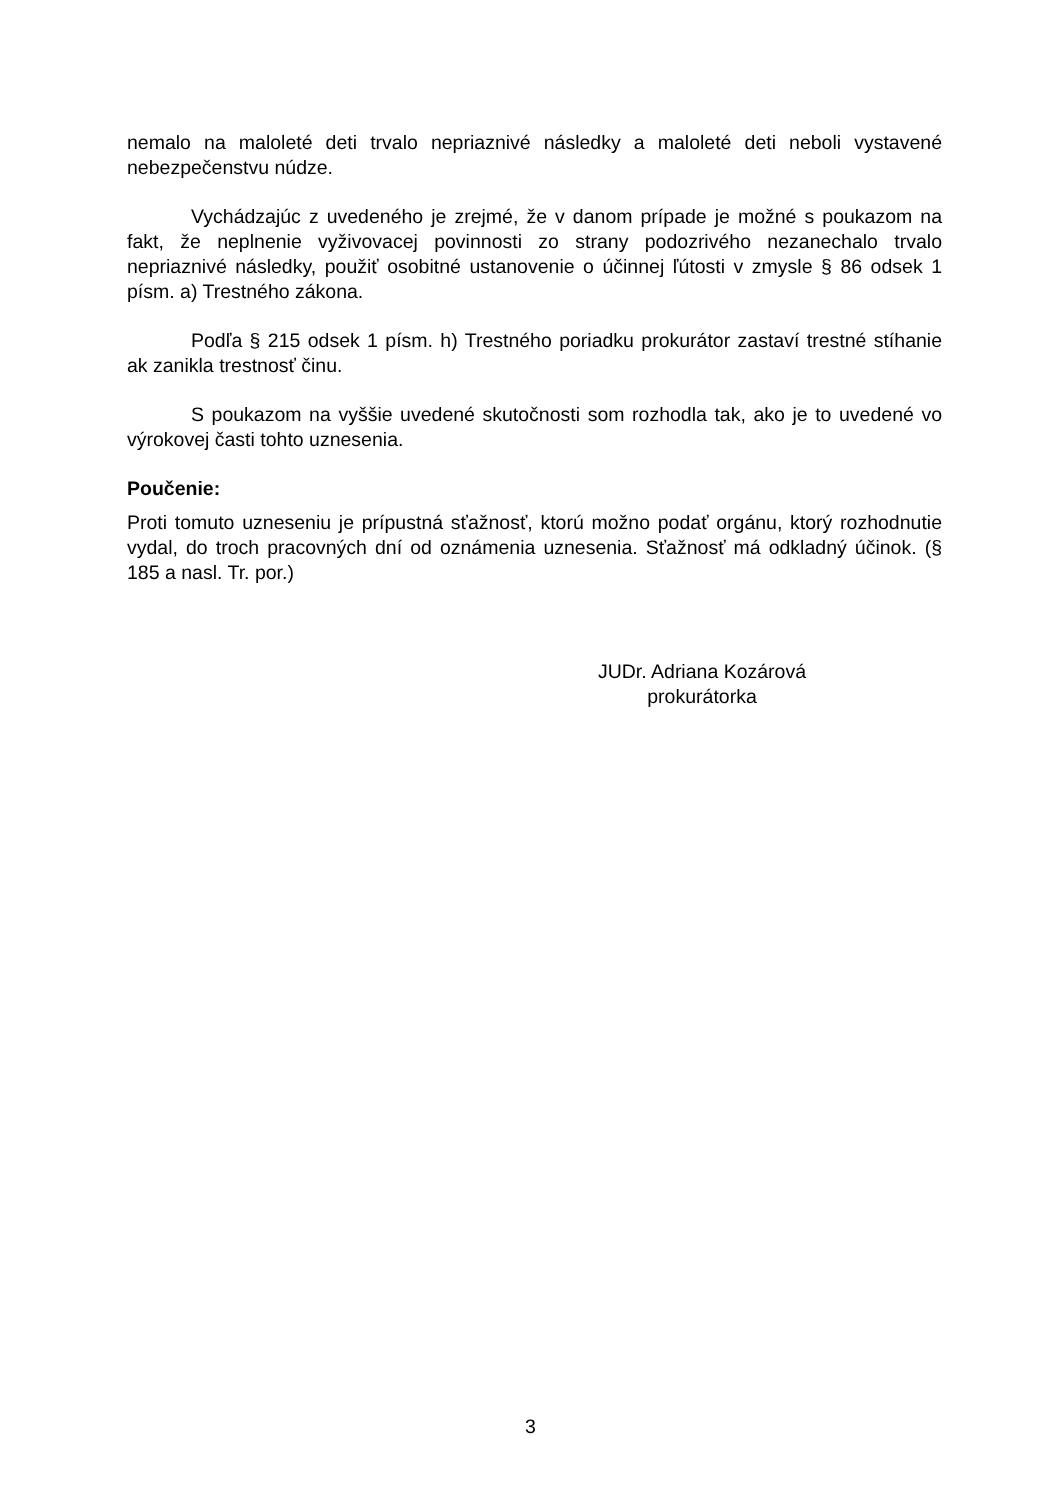nemalo na maloleté deti trvalo nepriaznivé následky a maloleté deti neboli vystavené nebezpečenstvu núdze.
Vychádzajúc z uvedeného je zrejmé, že v danom prípade je možné s poukazom na fakt, že neplnenie vyživovacej povinnosti zo strany podozrivého nezanechalo trvalo nepriaznivé následky, použiť osobitné ustanovenie o účinnej ľútosti v zmysle § 86 odsek 1 písm. a) Trestného zákona.
Podľa § 215 odsek 1 písm. h) Trestného poriadku prokurátor zastaví trestné stíhanie ak zanikla trestnosť činu.
S poukazom na vyššie uvedené skutočnosti som rozhodla tak, ako je to uvedené vo výrokovej časti tohto uznesenia.
Poučenie:
Proti tomuto uzneseniu je prípustná sťažnosť, ktorú možno podať orgánu, ktorý rozhodnutie vydal, do troch pracovných dní od oznámenia uznesenia. Sťažnosť má odkladný účinok. (§ 185 a nasl. Tr. por.)
JUDr. Adriana Kozárová
prokurátorka
3